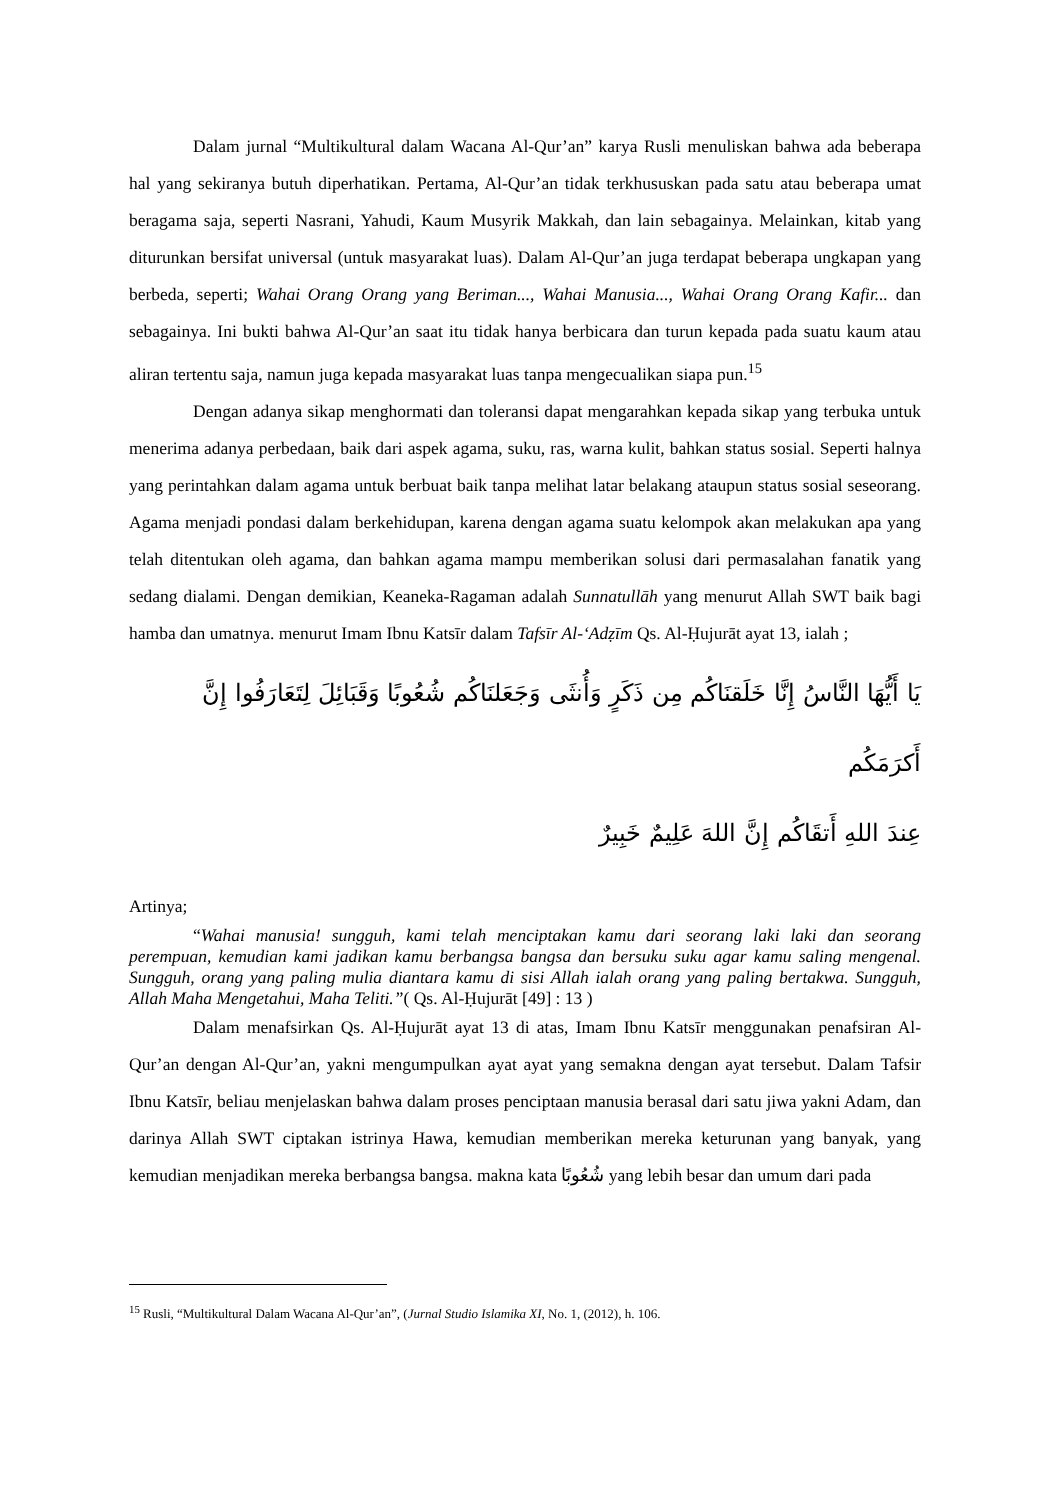Dalam jurnal “Multikultural dalam Wacana Al-Qur’an” karya Rusli menuliskan bahwa ada beberapa hal yang sekiranya butuh diperhatikan. Pertama, Al-Qur’an tidak terkhususkan pada satu atau beberapa umat beragama saja, seperti Nasrani, Yahudi, Kaum Musyrik Makkah, dan lain sebagainya. Melainkan, kitab yang diturunkan bersifat universal (untuk masyarakat luas). Dalam Al-Qur’an juga terdapat beberapa ungkapan yang berbeda, seperti; Wahai Orang Orang yang Beriman..., Wahai Manusia..., Wahai Orang Orang Kafir... dan sebagainya. Ini bukti bahwa Al-Qur’an saat itu tidak hanya berbicara dan turun kepada pada suatu kaum atau aliran tertentu saja, namun juga kepada masyarakat luas tanpa mengecualikan siapa pun.<sup>15</sup>
Dengan adanya sikap menghormati dan toleransi dapat mengarahkan kepada sikap yang terbuka untuk menerima adanya perbedaan, baik dari aspek agama, suku, ras, warna kulit, bahkan status sosial. Seperti halnya yang perintahkan dalam agama untuk berbuat baik tanpa melihat latar belakang ataupun status sosial seseorang. Agama menjadi pondasi dalam berkehidupan, karena dengan agama suatu kelompok akan melakukan apa yang telah ditentukan oleh agama, dan bahkan agama mampu memberikan solusi dari permasalahan fanatik yang sedang dialami. Dengan demikian, Keaneka-Ragaman adalah Sunnatullāh yang menurut Allah SWT baik bagi hamba dan umatnya. menurut Imam Ibnu Katsīr dalam Tafsīr Al-‘Adẓīm Qs. Al-Ḥujurāt ayat 13, ialah ;
يَا أَيُّهَا النَّاسُ إِنَّا خَلَقنَاكُم مِن ذَكَرٍ وَأُنثَى وَجَعَلنَاكُم شُعُوبًا وَقَبَائِلَ لِتَعَارَفُوا إِنَّ أَكرَمَكُم
عِندَ اللهِ أَتقَاكُم إِنَّ اللهَ عَلِيمٌ خَبِيرٌ
Artinya;
“Wahai manusia! sungguh, kami telah menciptakan kamu dari seorang laki laki dan seorang perempuan, kemudian kami jadikan kamu berbangsa bangsa dan bersuku suku agar kamu saling mengenal. Sungguh, orang yang paling mulia diantara kamu di sisi Allah ialah orang yang paling bertakwa. Sungguh, Allah Maha Mengetahui, Maha Teliti.”( Qs. Al-Ḥujurāt [49] : 13 )
Dalam menafsirkan Qs. Al-Ḥujurāt ayat 13 di atas, Imam Ibnu Katsīr menggunakan penafsiran Al-Qur’an dengan Al-Qur’an, yakni mengumpulkan ayat ayat yang semakna dengan ayat tersebut. Dalam Tafsir Ibnu Katsīr, beliau menjelaskan bahwa dalam proses penciptaan manusia berasal dari satu jiwa yakni Adam, dan darinya Allah SWT ciptakan istrinya Hawa, kemudian memberikan mereka keturunan yang banyak, yang kemudian menjadikan mereka berbangsa bangsa. makna kata شُعُوبًا yang lebih besar dan umum dari pada
<sup>15</sup> Rusli, “Multikultural Dalam Wacana Al-Qur’an”, (Jurnal Studio Islamika XI, No. 1, (2012), h. 106.